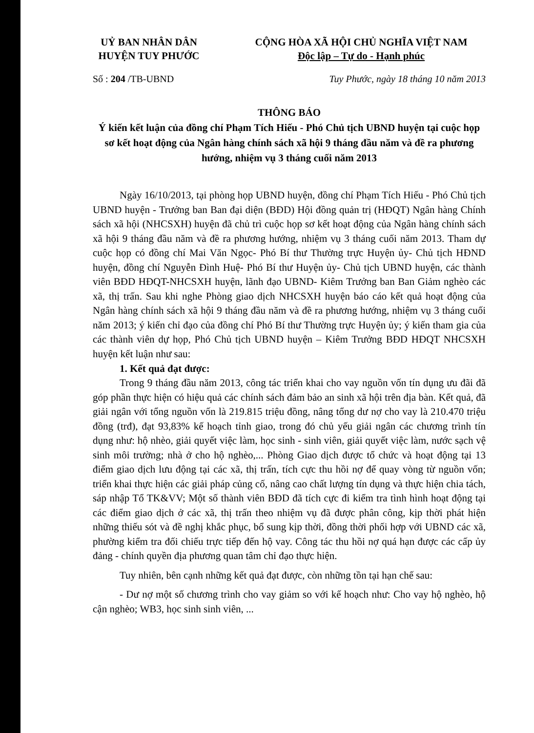UỶ BAN NHÂN DÂN
HUYỆN TUY PHƯỚC
CỘNG HÒA XÃ HỘI CHỦ NGHĨA VIỆT NAM
Độc lập – Tự do - Hạnh phúc
Số : 204 /TB-UBND Tuy Phước, ngày 18 tháng 10 năm 2013
THÔNG BÁO
Ý kiến kết luận của đồng chí Phạm Tích Hiếu - Phó Chủ tịch UBND huyện tại cuộc họp sơ kết hoạt động của Ngân hàng chính sách xã hội 9 tháng đầu năm và đề ra phương hướng, nhiệm vụ 3 tháng cuối năm 2013
Ngày 16/10/2013, tại phòng họp UBND huyện, đồng chí Phạm Tích Hiếu - Phó Chủ tịch UBND huyện - Trưởng ban Ban đại diện (BĐD) Hội đồng quản trị (HĐQT) Ngân hàng Chính sách xã hội (NHCSXH) huyện đã chủ trì cuộc họp sơ kết hoạt động của Ngân hàng chính sách xã hội 9 tháng đầu năm và đề ra phương hướng, nhiệm vụ 3 tháng cuối năm 2013. Tham dự cuộc họp có đồng chí Mai Văn Ngọc- Phó Bí thư Thường trực Huyện ủy- Chủ tịch HĐND huyện, đồng chí Nguyễn Đình Huệ- Phó Bí thư Huyện ủy- Chủ tịch UBND huyện, các thành viên BĐD HĐQT-NHCSXH huyện, lãnh đạo UBND- Kiêm Trưởng ban Ban Giảm nghèo các xã, thị trấn. Sau khi nghe Phòng giao dịch NHCSXH huyện báo cáo kết quả hoạt động của Ngân hàng chính sách xã hội 9 tháng đầu năm và đề ra phương hướng, nhiệm vụ 3 tháng cuối năm 2013; ý kiến chỉ đạo của đồng chí Phó Bí thư Thường trực Huyện ủy; ý kiến tham gia của các thành viên dự họp, Phó Chủ tịch UBND huyện – Kiêm Trưởng BĐD HĐQT NHCSXH huyện kết luận như sau:
1. Kết quả đạt được:
Trong 9 tháng đầu năm 2013, công tác triển khai cho vay nguồn vốn tín dụng ưu đãi đã góp phần thực hiện có hiệu quả các chính sách đảm bảo an sinh xã hội trên địa bàn. Kết quả, đã giải ngân với tổng nguồn vốn là 219.815 triệu đồng, nâng tổng dư nợ cho vay là 210.470 triệu đồng (trđ), đạt 93,83% kế hoạch tỉnh giao, trong đó chủ yếu giải ngân các chương trình tín dụng như: hộ nhèo, giải quyết việc làm, học sinh - sinh viên, giải quyết việc làm, nước sạch vệ sinh môi trường; nhà ở cho hộ nghèo,... Phòng Giao dịch được tổ chức và hoạt động tại 13 điểm giao dịch lưu động tại các xã, thị trấn, tích cực thu hồi nợ để quay vòng từ nguồn vốn; triển khai thực hiện các giải pháp củng cố, nâng cao chất lượng tín dụng và thực hiện chia tách, sáp nhập Tổ TK&VV; Một số thành viên BĐD đã tích cực đi kiểm tra tình hình hoạt động tại các điểm giao dịch ở các xã, thị trấn theo nhiệm vụ đã được phân công, kịp thời phát hiện những thiếu sót và đề nghị khắc phục, bổ sung kịp thời, đồng thời phối hợp với UBND các xã, phường kiểm tra đối chiếu trực tiếp đến hộ vay. Công tác thu hồi nợ quá hạn được các cấp ủy đảng - chính quyền địa phương quan tâm chỉ đạo thực hiện.
Tuy nhiên, bên cạnh những kết quả đạt được, còn những tồn tại hạn chế sau:
- Dư nợ một số chương trình cho vay giảm so với kế hoạch như: Cho vay hộ nghèo, hộ cận nghèo; WB3, học sinh sinh viên, ...